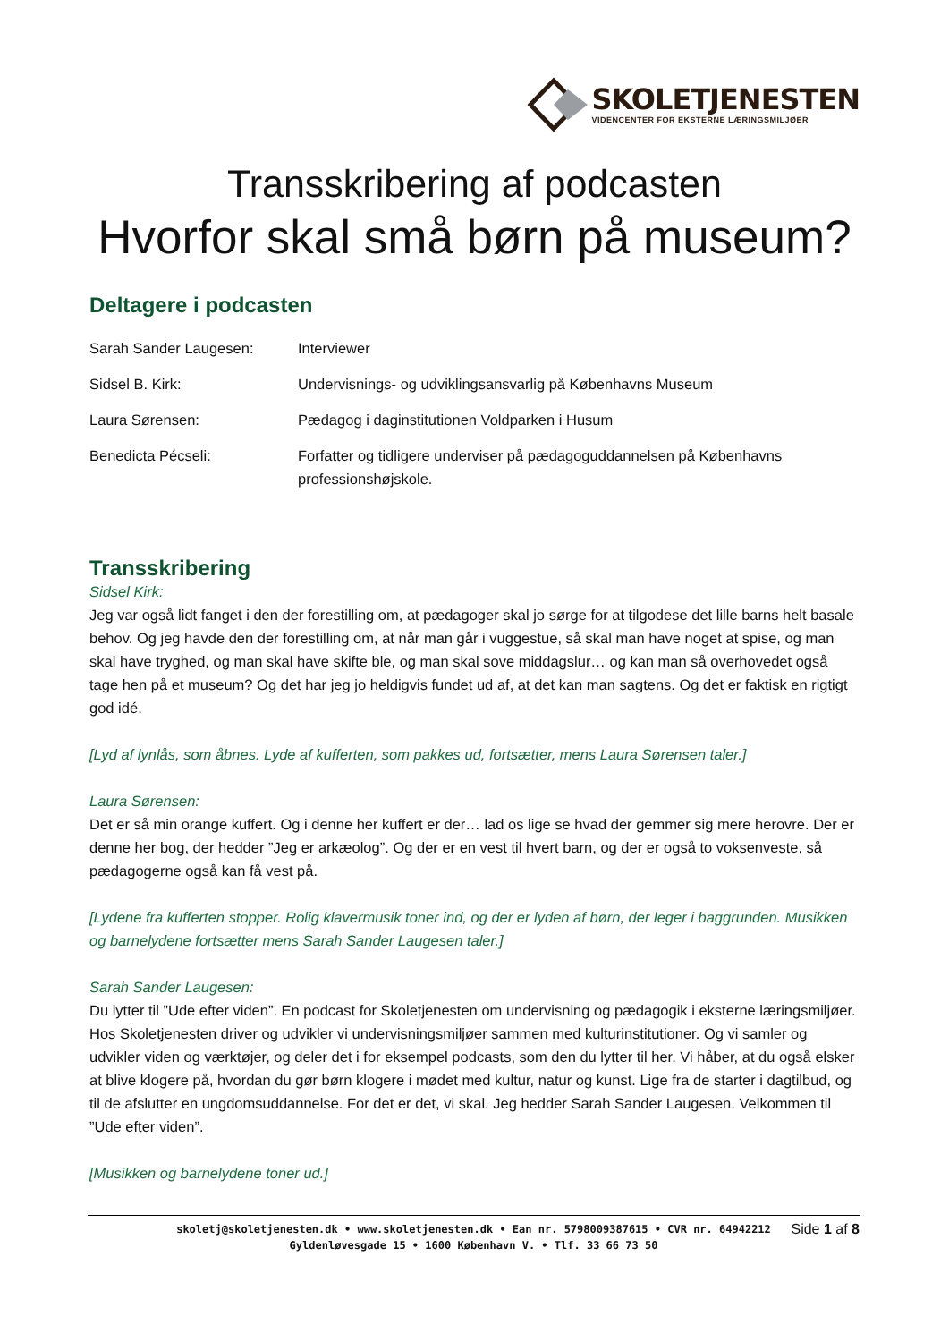SKOLETJENESTEN
VIDENCENTER FOR EKSTERNE LÆRINGSMILJØER
Transskribering af podcasten
Hvorfor skal små børn på museum?
Deltagere i podcasten
| Sarah Sander Laugesen: | Interviewer |
| Sidsel B. Kirk: | Undervisnings- og udviklingsansvarlig på Københavns Museum |
| Laura Sørensen: | Pædagog i daginstitutionen Voldparken i Husum |
| Benedicta Pécseli: | Forfatter og tidligere underviser på pædagoguddannelsen på Københavns professionshøjskole. |
Transskribering
Sidsel Kirk:
Jeg var også lidt fanget i den der forestilling om, at pædagoger skal jo sørge for at tilgodese det lille barns helt basale behov. Og jeg havde den der forestilling om, at når man går i vuggestue, så skal man have noget at spise, og man skal have tryghed, og man skal have skifte ble, og man skal sove middagslur… og kan man så overhovedet også tage hen på et museum? Og det har jeg jo heldigvis fundet ud af, at det kan man sagtens. Og det er faktisk en rigtigt god idé.
[Lyd af lynlås, som åbnes. Lyde af kufferten, som pakkes ud, fortsætter, mens Laura Sørensen taler.]
Laura Sørensen:
Det er så min orange kuffert. Og i denne her kuffert er der… lad os lige se hvad der gemmer sig mere herovre. Der er denne her bog, der hedder ”Jeg er arkæolog”. Og der er en vest til hvert barn, og der er også to voksenveste, så pædagogerne også kan få vest på.
[Lydene fra kufferten stopper. Rolig klavermusik toner ind, og der er lyden af børn, der leger i baggrunden. Musikken og barnelydene fortsætter mens Sarah Sander Laugesen taler.]
Sarah Sander Laugesen:
Du lytter til ”Ude efter viden”. En podcast for Skoletjenesten om undervisning og pædagogik i eksterne læringsmiljøer. Hos Skoletjenesten driver og udvikler vi undervisningsmiljøer sammen med kulturinstitutioner. Og vi samler og udvikler viden og værktøjer, og deler det i for eksempel podcasts, som den du lytter til her. Vi håber, at du også elsker at blive klogere på, hvordan du gør børn klogere i mødet med kultur, natur og kunst. Lige fra de starter i dagtilbud, og til de afslutter en ungdomsuddannelse. For det er det, vi skal. Jeg hedder Sarah Sander Laugesen. Velkommen til ”Ude efter viden”.
[Musikken og barnelydene toner ud.]
skoletj@skoletjenesten.dk • www.skoletjenesten.dk • Ean nr. 5798009387615 • CVR nr. 64942212
Gyldenløvesgade 15 • 1600 København V. • Tlf. 33 66 73 50
Side 1 af 8